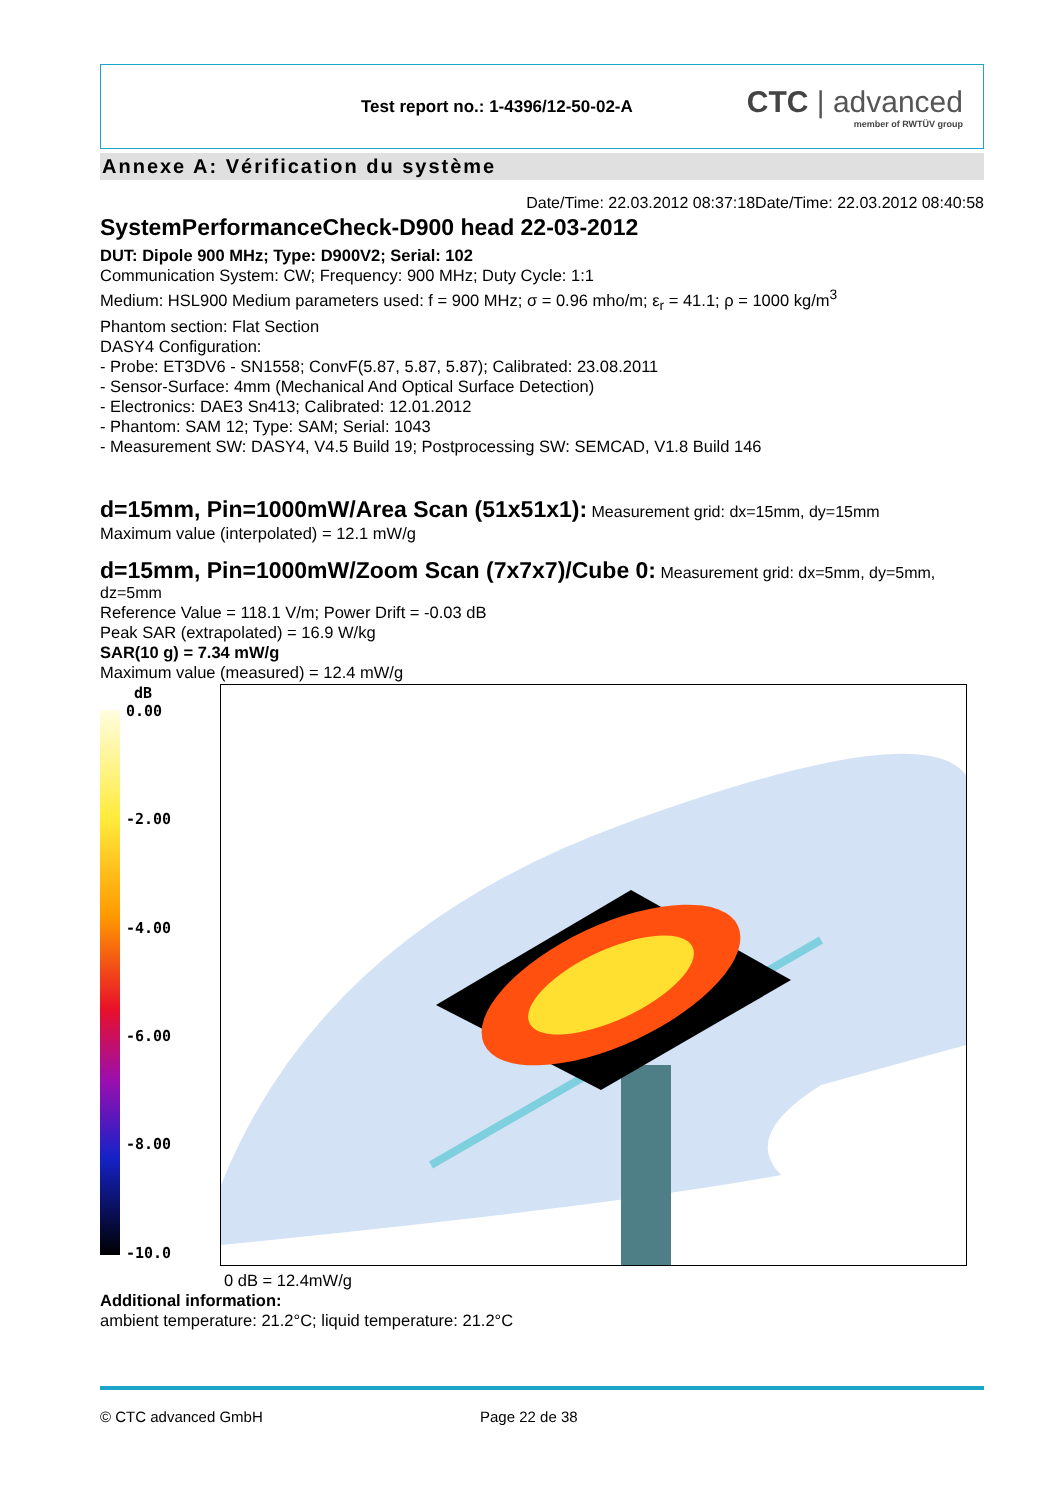Test report no.: 1-4396/12-50-02-A
CTC | advanced
member of RWTÜV group
Annexe A: Vérification du système
Date/Time: 22.03.2012 08:37:18Date/Time: 22.03.2012 08:40:58
SystemPerformanceCheck-D900 head 22-03-2012
DUT: Dipole 900 MHz; Type: D900V2; Serial: 102
Communication System: CW; Frequency: 900 MHz; Duty Cycle: 1:1
Medium: HSL900 Medium parameters used: f = 900 MHz; σ = 0.96 mho/m; ε<sub>r</sub> = 41.1; ρ = 1000 kg/m<sup>3</sup>
Phantom section: Flat Section
DASY4 Configuration:
- Probe: ET3DV6 - SN1558; ConvF(5.87, 5.87, 5.87); Calibrated: 23.08.2011
- Sensor-Surface: 4mm (Mechanical And Optical Surface Detection)
- Electronics: DAE3 Sn413; Calibrated: 12.01.2012
- Phantom: SAM 12; Type: SAM; Serial: 1043
- Measurement SW: DASY4, V4.5 Build 19; Postprocessing SW: SEMCAD, V1.8 Build 146
d=15mm, Pin=1000mW/Area Scan (51x51x1):
Measurement grid: dx=15mm, dy=15mm
Maximum value (interpolated) = 12.1 mW/g
d=15mm, Pin=1000mW/Zoom Scan (7x7x7)/Cube 0:
Measurement grid: dx=5mm, dy=5mm, dz=5mm
Reference Value = 118.1 V/m; Power Drift = -0.03 dB
Peak SAR (extrapolated) = 16.9 W/kg
SAR(10 g) = 7.34 mW/g
Maximum value (measured) = 12.4 mW/g
dB
0.00
-2.00
-4.00
-6.00
-8.00
-10.0
0 dB = 12.4mW/g
Additional information:
ambient temperature: 21.2°C; liquid temperature: 21.2°C
© CTC advanced GmbH Page 22 de 38